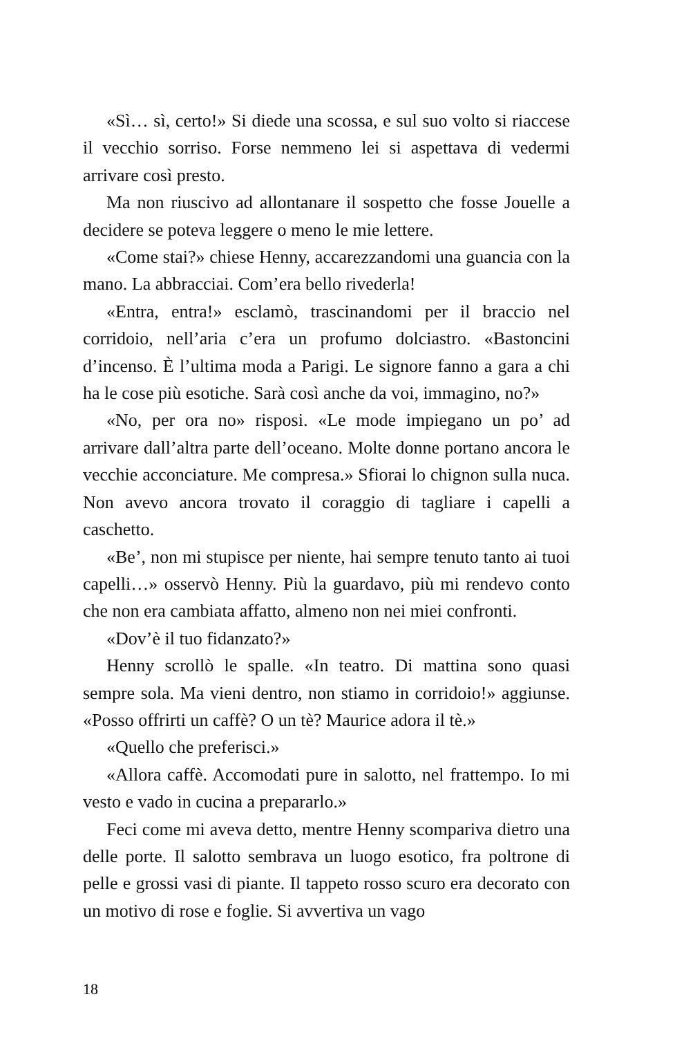«Sì… sì, certo!» Si diede una scossa, e sul suo volto si riaccese il vecchio sorriso. Forse nemmeno lei si aspettava di vedermi arrivare così presto.
Ma non riuscivo ad allontanare il sospetto che fosse Jouelle a decidere se poteva leggere o meno le mie lettere.
«Come stai?» chiese Henny, accarezzandomi una guancia con la mano. La abbracciai. Com’era bello rivederla!
«Entra, entra!» esclamò, trascinandomi per il braccio nel corridoio, nell’aria c’era un profumo dolciastro. «Bastoncini d’incenso. È l’ultima moda a Parigi. Le signore fanno a gara a chi ha le cose più esotiche. Sarà così anche da voi, immagino, no?»
«No, per ora no» risposi. «Le mode impiegano un po’ ad arrivare dall’altra parte dell’oceano. Molte donne portano ancora le vecchie acconciature. Me compresa.» Sfiorai lo chignon sulla nuca. Non avevo ancora trovato il coraggio di tagliare i capelli a caschetto.
«Be’, non mi stupisce per niente, hai sempre tenuto tanto ai tuoi capelli…» osservò Henny. Più la guardavo, più mi rendevo conto che non era cambiata affatto, almeno non nei miei confronti.
«Dov’è il tuo fidanzato?»
Henny scrollò le spalle. «In teatro. Di mattina sono quasi sempre sola. Ma vieni dentro, non stiamo in corridoio!» aggiunse. «Posso offrirti un caffè? O un tè? Maurice adora il tè.»
«Quello che preferisci.»
«Allora caffè. Accomodati pure in salotto, nel frattempo. Io mi vesto e vado in cucina a prepararlo.»
Feci come mi aveva detto, mentre Henny scompariva dietro una delle porte. Il salotto sembrava un luogo esotico, fra poltrone di pelle e grossi vasi di piante. Il tappeto rosso scuro era decorato con un motivo di rose e foglie. Si avvertiva un vago
18